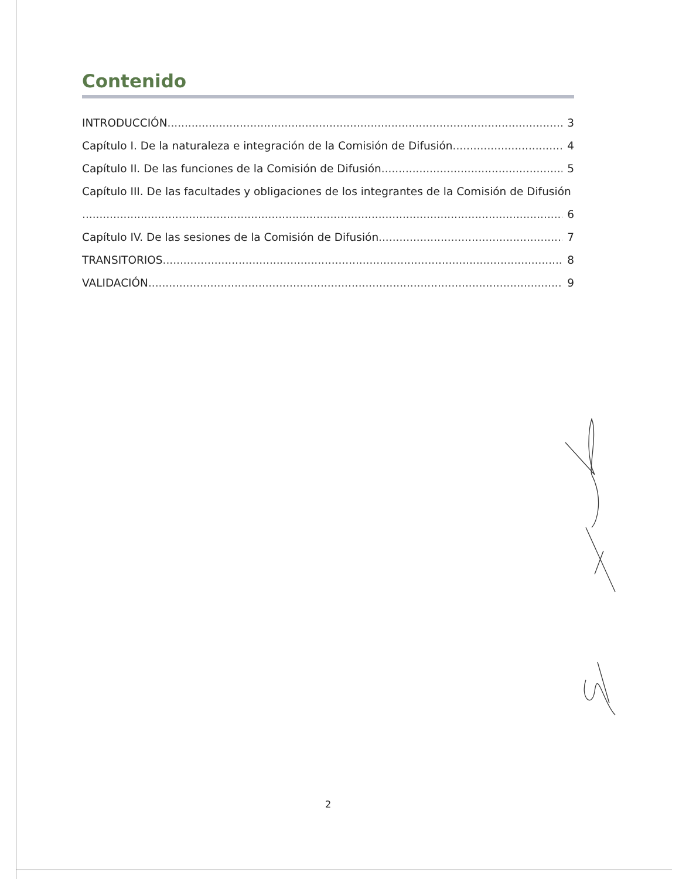Contenido
INTRODUCCIÓN 3
Capítulo I. De la naturaleza e integración de la Comisión de Difusión 4
Capítulo II. De las funciones de la Comisión de Difusión 5
Capítulo III. De las facultades y obligaciones de los integrantes de la Comisión de Difusión
6
Capítulo IV. De las sesiones de la Comisión de Difusión 7
TRANSITORIOS 8
VALIDACIÓN 9
2